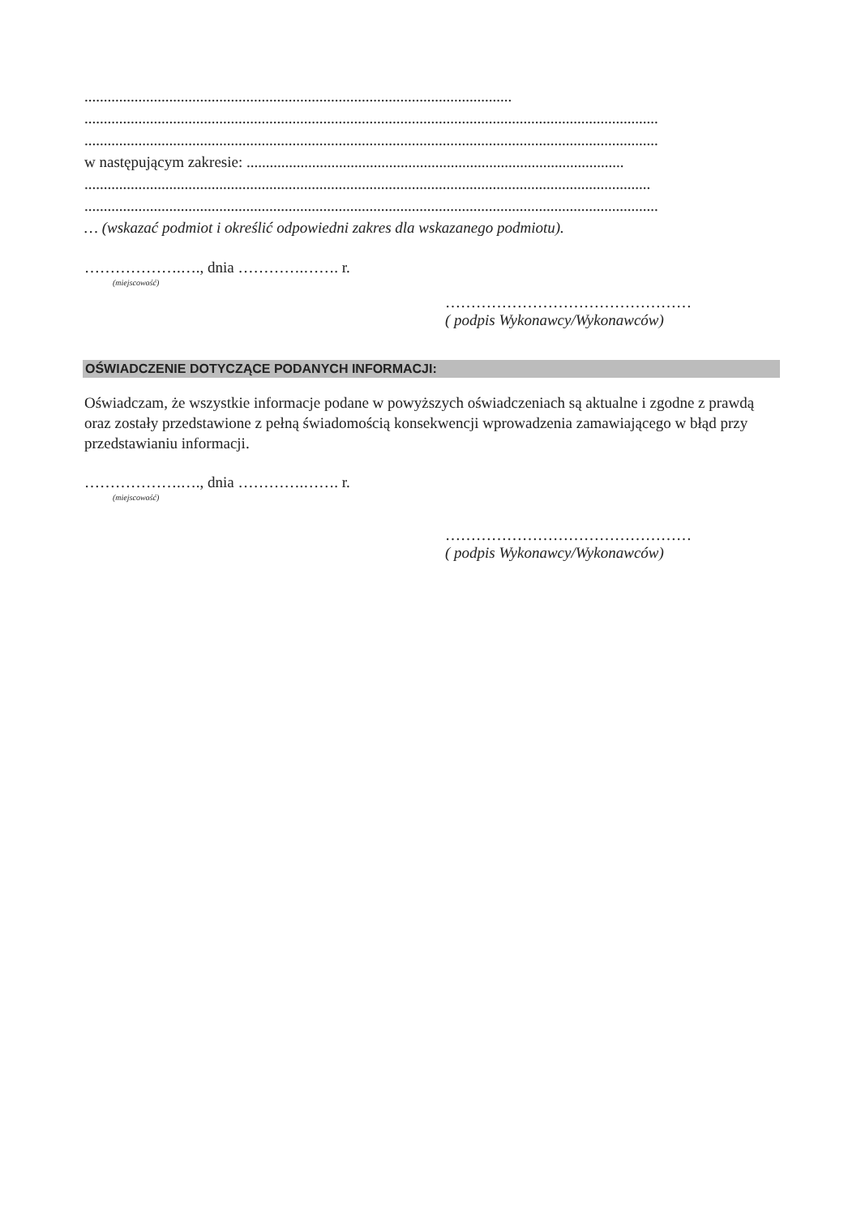...............................................................................................................
.....................................................................................................................................................
.....................................................................................................................................................
w następującym zakresie: ..................................................................................................
...................................................................................................................................................
.....................................................................................................................................................
… (wskazać podmiot i określić odpowiedni zakres dla wskazanego podmiotu).
……………….…., dnia ………….……. r.
(miejscowość)
…………………………………………
( podpis Wykonawcy/Wykonawców)
OŚWIADCZENIE DOTYCZĄCE PODANYCH INFORMACJI:
Oświadczam, że wszystkie informacje podane w powyższych oświadczeniach są aktualne i zgodne z prawdą oraz zostały przedstawione z pełną świadomością konsekwencji wprowadzenia zamawiającego w błąd przy przedstawianiu informacji.
……………….…., dnia ………….……. r.
(miejscowość)
…………………………………………
( podpis Wykonawcy/Wykonawców)